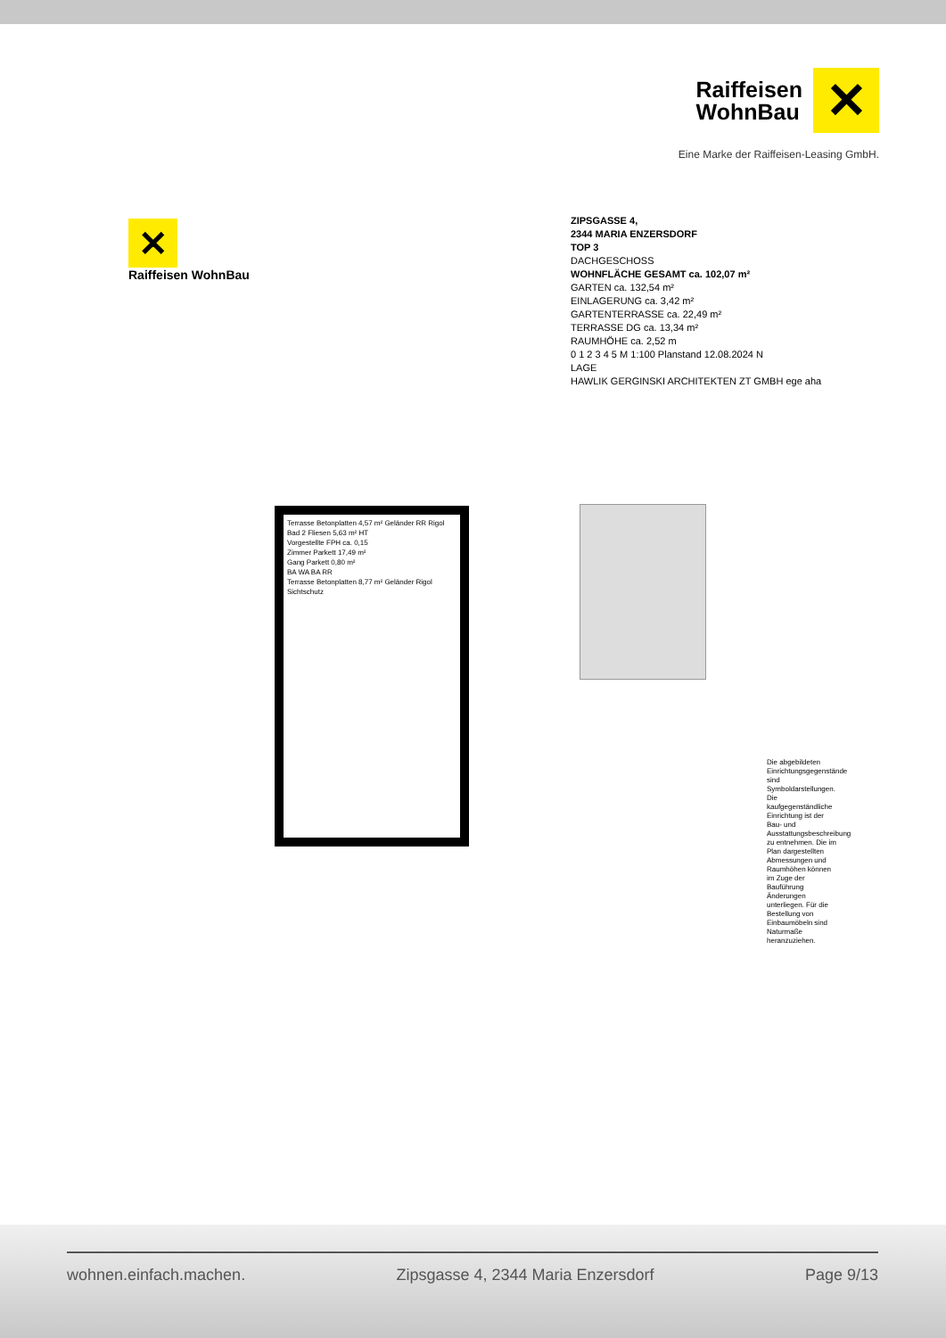Raiffeisen
WohnBau
✕
Eine Marke der Raiffeisen-Leasing GmbH.
✕
Raiffeisen WohnBau
ZIPSGASSE 4,
2344 MARIA ENZERSDORF
TOP 3
DACHGESCHOSS
WOHNFLÄCHE GESAMT ca. 102,07 m²
GARTEN ca. 132,54 m²
EINLAGERUNG ca. 3,42 m²
GARTENTERRASSE ca. 22,49 m²
TERRASSE DG ca. 13,34 m²
RAUMHÖHE ca. 2,52 m
0 1 2 3 4 5 M 1:100 Planstand 12.08.2024 N
LAGE
HAWLIK GERGINSKI ARCHITEKTEN ZT GMBH ege aha
Terrasse Betonplatten 4,57 m² Geländer RR Rigol
Bad 2 Fliesen 5,63 m² HT
Vorgestellte FPH ca. 0,15
Zimmer Parkett 17,49 m²
Gang Parkett 0,80 m²
BA WA BA RR
Terrasse Betonplatten 8,77 m² Geländer Rigol Sichtschutz
Die abgebildeten Einrichtungsgegenstände sind Symboldarstellungen. Die kaufgegenständliche Einrichtung ist der Bau- und Ausstattungsbeschreibung zu entnehmen. Die im Plan dargestellten Abmessungen und Raumhöhen können im Zuge der Bauführung Änderungen unterliegen. Für die Bestellung von Einbaumöbeln sind Naturmaße heranzuziehen.
wohnen.einfach.machen. Zipsgasse 4, 2344 Maria Enzersdorf Page 9/13